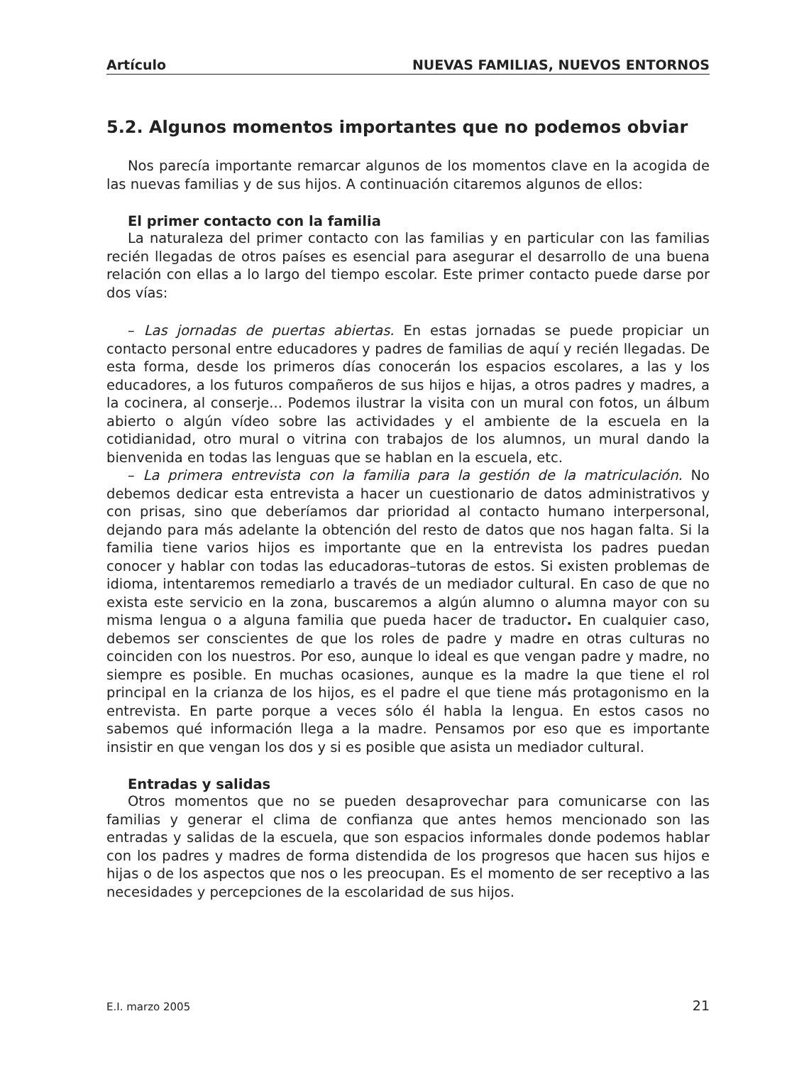Artículo NUEVAS FAMILIAS, NUEVOS ENTORNOS
5.2. Algunos momentos importantes que no podemos obviar
Nos parecía importante remarcar algunos de los momentos clave en la acogida de las nuevas familias y de sus hijos. A continuación citaremos algunos de ellos:
El primer contacto con la familia
La naturaleza del primer contacto con las familias y en particular con las familias recién llegadas de otros países es esencial para asegurar el desarrollo de una buena relación con ellas a lo largo del tiempo escolar. Este primer contacto puede darse por dos vías:
– Las jornadas de puertas abiertas. En estas jornadas se puede propiciar un contacto personal entre educadores y padres de familias de aquí y recién llegadas. De esta forma, desde los primeros días conocerán los espacios escolares, a las y los educadores, a los futuros compañeros de sus hijos e hijas, a otros padres y madres, a la cocinera, al conserje... Podemos ilustrar la visita con un mural con fotos, un álbum abierto o algún vídeo sobre las actividades y el ambiente de la escuela en la cotidianidad, otro mural o vitrina con trabajos de los alumnos, un mural dando la bienvenida en todas las lenguas que se hablan en la escuela, etc.
– La primera entrevista con la familia para la gestión de la matriculación. No debemos dedicar esta entrevista a hacer un cuestionario de datos administrativos y con prisas, sino que deberíamos dar prioridad al contacto humano interpersonal, dejando para más adelante la obtención del resto de datos que nos hagan falta. Si la familia tiene varios hijos es importante que en la entrevista los padres puedan conocer y hablar con todas las educadoras–tutoras de estos. Si existen problemas de idioma, intentaremos remediarlo a través de un mediador cultural. En caso de que no exista este servicio en la zona, buscaremos a algún alumno o alumna mayor con su misma lengua o a alguna familia que pueda hacer de traductor. En cualquier caso, debemos ser conscientes de que los roles de padre y madre en otras culturas no coinciden con los nuestros. Por eso, aunque lo ideal es que vengan padre y madre, no siempre es posible. En muchas ocasiones, aunque es la madre la que tiene el rol principal en la crianza de los hijos, es el padre el que tiene más protagonismo en la entrevista. En parte porque a veces sólo él habla la lengua. En estos casos no sabemos qué información llega a la madre. Pensamos por eso que es importante insistir en que vengan los dos y si es posible que asista un mediador cultural.
Entradas y salidas
Otros momentos que no se pueden desaprovechar para comunicarse con las familias y generar el clima de confianza que antes hemos mencionado son las entradas y salidas de la escuela, que son espacios informales donde podemos hablar con los padres y madres de forma distendida de los progresos que hacen sus hijos e hijas o de los aspectos que nos o les preocupan. Es el momento de ser receptivo a las necesidades y percepciones de la escolaridad de sus hijos.
E.I. marzo 2005 21